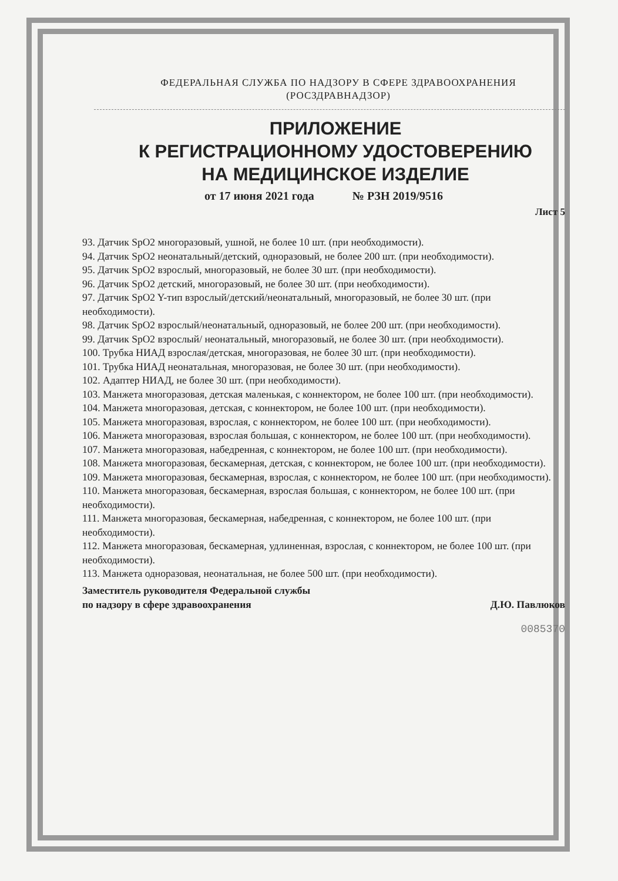ФЕДЕРАЛЬНАЯ СЛУЖБА ПО НАДЗОРУ В СФЕРЕ ЗДРАВООХРАНЕНИЯ
(РОСЗДРАВНАДЗОР)
ПРИЛОЖЕНИЕ
К РЕГИСТРАЦИОННОМУ УДОСТОВЕРЕНИЮ
НА МЕДИЦИНСКОЕ ИЗДЕЛИЕ
от 17 июня 2021 года № РЗН 2019/9516
Лист 5
93. Датчик SpO2 многоразовый, ушной, не более 10 шт. (при необходимости).
94. Датчик SpO2 неонатальный/детский, одноразовый, не более 200 шт. (при необходимости).
95. Датчик SpO2 взрослый, многоразовый, не более 30 шт. (при необходимости).
96. Датчик SpO2 детский, многоразовый, не более 30 шт. (при необходимости).
97. Датчик SpO2 Y-тип взрослый/детский/неонатальный, многоразовый, не более 30 шт. (при необходимости).
98. Датчик SpO2 взрослый/неонатальный, одноразовый, не более 200 шт. (при необходимости).
99. Датчик SpO2 взрослый/ неонатальный, многоразовый, не более 30 шт. (при необходимости).
100. Трубка НИАД взрослая/детская, многоразовая, не более 30 шт. (при необходимости).
101. Трубка НИАД неонатальная, многоразовая, не более 30 шт. (при необходимости).
102. Адаптер НИАД, не более 30 шт. (при необходимости).
103. Манжета многоразовая, детская маленькая, с коннектором, не более 100 шт. (при необходимости).
104. Манжета многоразовая, детская, с коннектором, не более 100 шт. (при необходимости).
105. Манжета многоразовая, взрослая, с коннектором, не более 100 шт. (при необходимости).
106. Манжета многоразовая, взрослая большая, с коннектором, не более 100 шт. (при необходимости).
107. Манжета многоразовая, набедренная, с коннектором, не более 100 шт. (при необходимости).
108. Манжета многоразовая, бескамерная, детская, с коннектором, не более 100 шт. (при необходимости).
109. Манжета многоразовая, бескамерная, взрослая, с коннектором, не более 100 шт. (при необходимости).
110. Манжета многоразовая, бескамерная, взрослая большая, с коннектором, не более 100 шт. (при необходимости).
111. Манжета многоразовая, бескамерная, набедренная, с коннектором, не более 100 шт. (при необходимости).
112. Манжета многоразовая, бескамерная, удлиненная, взрослая, с коннектором, не более 100 шт. (при необходимости).
113. Манжета одноразовая, неонатальная, не более 500 шт. (при необходимости).
Заместитель руководителя Федеральной службы
по надзору в сфере здравоохранения
Д.Ю. Павлюков
0085370